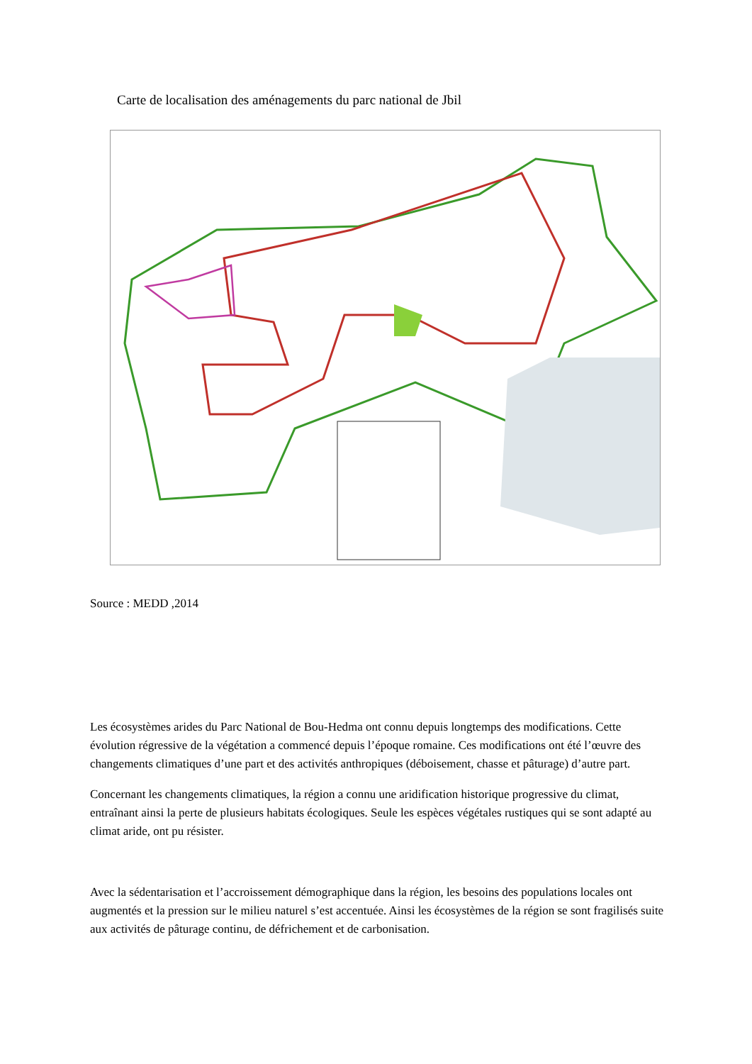Carte de localisation des aménagements du parc national de Jbil
Source : MEDD ,2014
Les écosystèmes arides du Parc National de Bou-Hedma ont connu depuis longtemps des modifications. Cette évolution régressive de la végétation a commencé depuis l’époque romaine. Ces modifications ont été l’œuvre des changements climatiques d’une part et des activités anthropiques (déboisement, chasse et pâturage) d’autre part.
Concernant les changements climatiques, la région a connu une aridification historique progressive du climat, entraînant ainsi la perte de plusieurs habitats écologiques. Seule les espèces végétales rustiques qui se sont adapté au climat aride, ont pu résister.
Avec la sédentarisation et l’accroissement démographique dans la région, les besoins des populations locales ont augmentés et la pression sur le milieu naturel s’est accentuée. Ainsi les écosystèmes de la région se sont fragilisés suite aux activités de pâturage continu, de défrichement et de carbonisation.